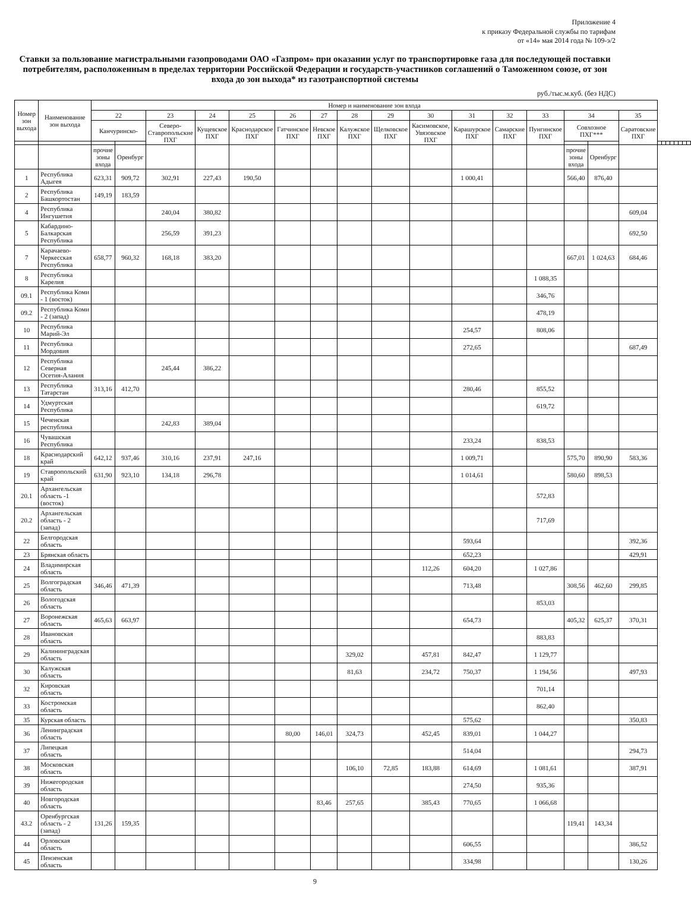Приложение 4
к приказу Федеральной службы по тарифам
от «14» мая 2014 года № 109-э/2
Ставки за пользование магистральными газопроводами ОАО «Газпром» при оказании услуг по транспортировке газа для последующей поставки потребителям, расположенным в пределах территории Российской Федерации и государств-участников соглашений о Таможенном союзе, от зон входа до зон выхода* из газотранспортной системы
руб./тыс.м.куб. (без НДС)
| Номер зон выхода | Наименование зон выхода | Номер и наименование зон входа | | | | | | | | | | | | | | | | | | | | | | | |
| --- | --- | --- | --- | --- | --- | --- | --- | --- | --- | --- | --- | --- | --- | --- | --- | --- | --- | --- | --- | --- | --- | --- | --- | --- | --- |
| | | 22 | | 23 | 24 | 25 | 26 | 27 | 28 | 29 | 30 | 31 | 32 | 33 | 34 | | 35 | | | | | | | | |
| | | Канчуринско- | | Северо-Ставропольские ПХГ | Кущевское ПХГ | Краснодарское ПХГ | Гатчинское ПХГ | Невское ПХГ | Калужское ПХГ | Щелковское ПХГ | Касимовское, Увязовское ПХГ | Карашурское ПХГ | Самарские ПХГ | Пунгинское ПХГ | Совхозное ПХГ*** | | Саратовские ПХГ | | | | | | | | |
| | | прочие зоны входа | Оренбург | | | | | | | | | | | | прочие зоны входа | Оренбург | | | | | | | | | |
| 1 | Республика Адыгея | 623,31 | 909,72 | 302,91 | 227,43 | 190,50 | | | | | | 1 000,41 | | | 566,40 | 876,40 | | | | | | | | | |
| 2 | Республика Башкортостан | 149,19 | 183,59 | | | | | | | | | | | | | | | | | | | | | | |
| 4 | Республика Ингушетия | | | 240,04 | 380,82 | | | | | | | | | | | | 609,04 | | | | | | | | |
| 5 | Кабардино-Балкарская Республика | | | 256,59 | 391,23 | | | | | | | | | | | | 692,50 | | | | | | | | |
| 7 | Карачаево-Черкесская Республика | 658,77 | 960,32 | 168,18 | 383,20 | | | | | | | | | | 667,01 | 1 024,63 | 684,46 | | | | | | | | |
| 8 | Республика Карелия | | | | | | | | | | | | | 1 088,35 | | | | | | | | | | | |
| 09.1 | Республика Коми - 1 (восток) | | | | | | | | | | | | | 346,76 | | | | | | | | | | | |
| 09.2 | Республика Коми - 2 (запад) | | | | | | | | | | | | | 478,19 | | | | | | | | | | | |
| 10 | Республика Марий-Эл | | | | | | | | | | | 254,57 | | 808,06 | | | | | | | | | | | |
| 11 | Республика Мордовия | | | | | | | | | | | 272,65 | | | | | 687,49 | | | | | | | | |
| 12 | Республика Северная Осетия-Алания | | | 245,44 | 386,22 | | | | | | | | | | | | | | | | | | | | |
| 13 | Республика Татарстан | 313,16 | 412,70 | | | | | | | | | 280,46 | | 855,52 | | | | | | | | | | | |
| 14 | Удмуртская Республика | | | | | | | | | | | | | 619,72 | | | | | | | | | | | |
| 15 | Чеченская республика | | | 242,83 | 389,04 | | | | | | | | | | | | | | | | | | | | |
| 16 | Чувашская Республика | | | | | | | | | | | 233,24 | | 838,53 | | | | | | | | | | | |
| 18 | Краснодарский край | 642,12 | 937,46 | 310,16 | 237,91 | 247,16 | | | | | | 1 009,71 | | | 575,70 | 890,90 | 583,36 | | | | | | | | |
| 19 | Ставропольский край | 631,90 | 923,10 | 134,18 | 296,78 | | | | | | | 1 014,61 | | | 580,60 | 898,53 | | | | | | | | | |
| 20.1 | Архангельская область -1 (восток) | | | | | | | | | | | | | 572,83 | | | | | | | | | | | |
| 20.2 | Архангельская область - 2 (запад) | | | | | | | | | | | | | 717,69 | | | | | | | | | | | |
| 22 | Белгородская область | | | | | | | | | | | 593,64 | | | | | 392,36 | | | | | | | | |
| 23 | Брянская область | | | | | | | | | | | 652,23 | | | | | 429,91 | | | | | | | | |
| 24 | Владимирская область | | | | | | | | | | 112,26 | 604,20 | | 1 027,86 | | | | | | | | | | | |
| 25 | Волгоградская область | 346,46 | 471,39 | | | | | | | | | 713,48 | | | 308,56 | 462,60 | 299,85 | | | | | | | | |
| 26 | Вологодская область | | | | | | | | | | | | | 853,03 | | | | | | | | | | | |
| 27 | Воронежская область | 465,63 | 663,97 | | | | | | | | | 654,73 | | | 405,32 | 625,37 | 370,31 | | | | | | | | |
| 28 | Ивановская область | | | | | | | | | | | | | 883,83 | | | | | | | | | | | |
| 29 | Калининградская область | | | | | | | | 329,02 | | 457,81 | 842,47 | | 1 129,77 | | | | | | | | | | | |
| 30 | Калужская область | | | | | | | | 81,63 | | 234,72 | 750,37 | | 1 194,56 | | | 497,93 | | | | | | | | |
| 32 | Кировская область | | | | | | | | | | | | | 701,14 | | | | | | | | | | | |
| 33 | Костромская область | | | | | | | | | | | | | 862,40 | | | | | | | | | | | |
| 35 | Курская область | | | | | | | | | | | 575,62 | | | | | 350,83 | | | | | | | | |
| 36 | Ленинградская область | | | | | | 80,00 | 146,01 | 324,73 | | 452,45 | 839,01 | | 1 044,27 | | | | | | | | | | | |
| 37 | Липецкая область | | | | | | | | | | | 514,04 | | | | | 294,73 | | | | | | | | |
| 38 | Московская область | | | | | | | | 106,10 | 72,85 | 183,88 | 614,69 | | 1 081,61 | | | 387,91 | | | | | | | | |
| 39 | Нижегородская область | | | | | | | | | | | 274,50 | | 935,36 | | | | | | | | | | | |
| 40 | Новгородская область | | | | | | | 83,46 | 257,65 | | 385,43 | 770,65 | | 1 066,68 | | | | | | | | | | | |
| 43.2 | Оренбургская область - 2 (запад) | 131,26 | 159,35 | | | | | | | | | | | | 119,41 | 143,34 | | | | | | | | | |
| 44 | Орловская область | | | | | | | | | | | 606,55 | | | | | 386,52 | | | | | | | | |
| 45 | Пензенская область | | | | | | | | | | | 334,98 | | | | | 130,26 | | | | | | | | |
9